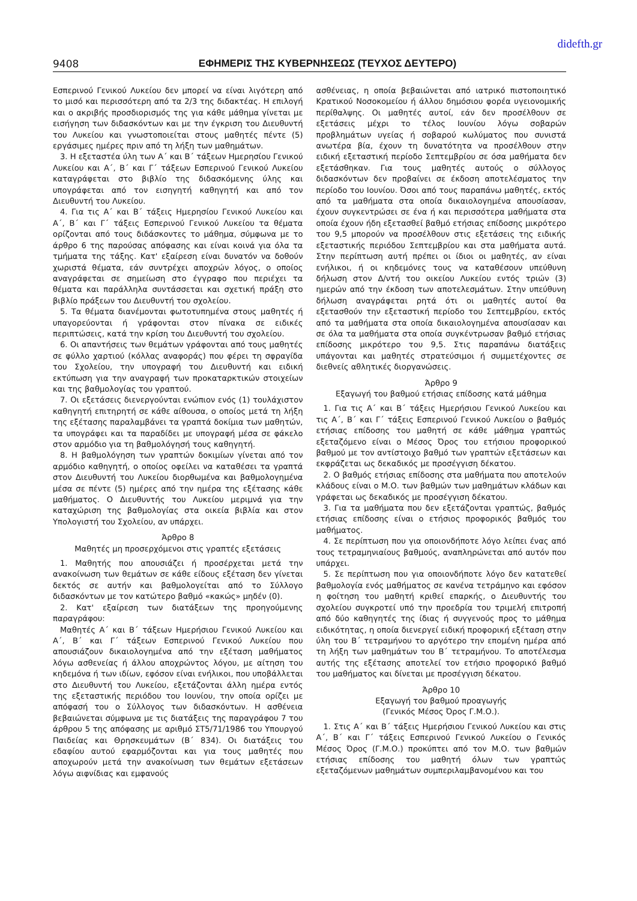didefth.gr
9408 ΕΦΗΜΕΡΙΣ ΤΗΣ ΚΥΒΕΡΝΗΣΕΩΣ (ΤΕΥΧΟΣ ΔΕΥΤΕΡΟ)
Εσπερινού Γενικού Λυκείου δεν μπορεί να είναι λιγότερη από το μισό και περισσότερη από τα 2/3 της διδακτέας. Η επιλογή και ο ακριβής προσδιορισμός της για κάθε μάθημα γίνεται με εισήγηση των διδασκόντων και με την έγκριση του Διευθυντή του Λυκείου και γνωστοποιείται στους μαθητές πέντε (5) εργάσιμες ημέρες πριν από τη λήξη των μαθημάτων.
3. Η εξεταστέα ύλη των Α΄ και Β΄ τάξεων Ημερησίου Γενικού Λυκείου και Α΄, Β΄ και Γ΄ τάξεων Εσπερινού Γενικού Λυκείου καταγράφεται στο βιβλίο της διδασκόμενης ύλης και υπογράφεται από τον εισηγητή καθηγητή και από τον Διευθυντή του Λυκείου.
4. Για τις Α΄ και Β΄ τάξεις Ημερησίου Γενικού Λυκείου και Α΄, Β΄ και Γ΄ τάξεις Εσπερινού Γενικού Λυκείου τα θέματα ορίζονται από τους διδάσκοντες το μάθημα, σύμφωνα με το άρθρο 6 της παρούσας απόφασης και είναι κοινά για όλα τα τμήματα της τάξης. Κατ' εξαίρεση είναι δυνατόν να δοθούν χωριστά θέματα, εάν συντρέχει αποχρών λόγος, ο οποίος αναγράφεται σε σημείωση στο έγγραφο που περιέχει τα θέματα και παράλληλα συντάσσεται και σχετική πράξη στο βιβλίο πράξεων του Διευθυντή του σχολείου.
5. Τα θέματα διανέμονται φωτοτυπημένα στους μαθητές ή υπαγορεύονται ή γράφονται στον πίνακα σε ειδικές περιπτώσεις, κατά την κρίση του Διευθυντή του σχολείου.
6. Οι απαντήσεις των θεμάτων γράφονται από τους μαθητές σε φύλλο χαρτιού (κόλλας αναφοράς) που φέρει τη σφραγίδα του Σχολείου, την υπογραφή του Διευθυντή και ειδική εκτύπωση για την αναγραφή των προκαταρκτικών στοιχείων και της βαθμολογίας του γραπτού.
7. Οι εξετάσεις διενεργούνται ενώπιον ενός (1) τουλάχιστον καθηγητή επιτηρητή σε κάθε αίθουσα, ο οποίος μετά τη λήξη της εξέτασης παραλαμβάνει τα γραπτά δοκίμια των μαθητών, τα υπογράφει και τα παραδίδει με υπογραφή μέσα σε φάκελο στον αρμόδιο για τη βαθμολόγησή τους καθηγητή.
8. Η βαθμολόγηση των γραπτών δοκιμίων γίνεται από τον αρμόδιο καθηγητή, ο οποίος οφείλει να καταθέσει τα γραπτά στον Διευθυντή του Λυκείου διορθωμένα και βαθμολογημένα μέσα σε πέντε (5) ημέρες από την ημέρα της εξέτασης κάθε μαθήματος. Ο Διευθυντής του Λυκείου μεριμνά για την καταχώριση της βαθμολογίας στα οικεία βιβλία και στον Υπολογιστή του Σχολείου, αν υπάρχει.
Άρθρο 8
Μαθητές μη προσερχόμενοι στις γραπτές εξετάσεις
1. Μαθητής που απουσιάζει ή προσέρχεται μετά την ανακοίνωση των θεμάτων σε κάθε είδους εξέταση δεν γίνεται δεκτός σε αυτήν και βαθμολογείται από το Σύλλογο διδασκόντων με τον κατώτερο βαθμό «κακώς» μηδέν (0).
2. Κατ' εξαίρεση των διατάξεων της προηγούμενης παραγράφου:
Μαθητές Α΄ και Β΄ τάξεων Ημερήσιου Γενικού Λυκείου και Α΄, Β΄ και Γ΄ τάξεων Εσπερινού Γενικού Λυκείου που απουσιάζουν δικαιολογημένα από την εξέταση μαθήματος λόγω ασθενείας ή άλλου αποχρώντος λόγου, με αίτηση του κηδεμόνα ή των ιδίων, εφόσον είναι ενήλικοι, που υποβάλλεται στο Διευθυντή του Λυκείου, εξετάζονται άλλη ημέρα εντός της εξεταστικής περιόδου του Ιουνίου, την οποία ορίζει με απόφασή του ο Σύλλογος των διδασκόντων. Η ασθένεια βεβαιώνεται σύμφωνα με τις διατάξεις της παραγράφου 7 του άρθρου 5 της απόφασης με αριθμό ΣΤ5/71/1986 του Υπουργού Παιδείας και Θρησκευμάτων (Β΄ 834). Οι διατάξεις του εδαφίου αυτού εφαρμόζονται και για τους μαθητές που αποχωρούν μετά την ανακοίνωση των θεμάτων εξετάσεων λόγω αιφνίδιας και εμφανούς
ασθένειας, η οποία βεβαιώνεται από ιατρικό πιστοποιητικό Κρατικού Νοσοκομείου ή άλλου δημόσιου φορέα υγειονομικής περίθαλψης. Οι μαθητές αυτοί, εάν δεν προσέλθουν σε εξετάσεις μέχρι το τέλος Ιουνίου λόγω σοβαρών προβλημάτων υγείας ή σοβαρού κωλύματος που συνιστά ανωτέρα βία, έχουν τη δυνατότητα να προσέλθουν στην ειδική εξεταστική περίοδο Σεπτεμβρίου σε όσα μαθήματα δεν εξετάσθηκαν. Για τους μαθητές αυτούς ο σύλλογος διδασκόντων δεν προβαίνει σε έκδοση αποτελέσματος την περίοδο του Ιουνίου. Όσοι από τους παραπάνω μαθητές, εκτός από τα μαθήματα στα οποία δικαιολογημένα απουσίασαν, έχουν συγκεντρώσει σε ένα ή και περισσότερα μαθήματα στα οποία έχουν ήδη εξετασθεί βαθμό ετήσιας επίδοσης μικρότερο του 9,5 μπορούν να προσέλθουν στις εξετάσεις της ειδικής εξεταστικής περιόδου Σεπτεμβρίου και στα μαθήματα αυτά. Στην περίπτωση αυτή πρέπει οι ίδιοι οι μαθητές, αν είναι ενήλικοι, ή οι κηδεμόνες τους να καταθέσουν υπεύθυνη δήλωση στον Δ/ντή του οικείου Λυκείου εντός τριών (3) ημερών από την έκδοση των αποτελεσμάτων. Στην υπεύθυνη δήλωση αναγράφεται ρητά ότι οι μαθητές αυτοί θα εξετασθούν την εξεταστική περίοδο του Σεπτεμβρίου, εκτός από τα μαθήματα στα οποία δικαιολογημένα απουσίασαν και σε όλα τα μαθήματα στα οποία συγκέντρωσαν βαθμό ετήσιας επίδοσης μικρότερο του 9,5. Στις παραπάνω διατάξεις υπάγονται και μαθητές στρατεύσιμοι ή συμμετέχοντες σε διεθνείς αθλητικές διοργανώσεις.
Άρθρο 9
Εξαγωγή του βαθμού ετήσιας επίδοσης κατά μάθημα
1. Για τις Α΄ και Β΄ τάξεις Ημερήσιου Γενικού Λυκείου και τις Α΄, Β΄ και Γ΄ τάξεις Εσπερινού Γενικού Λυκείου ο βαθμός ετήσιας επίδοσης του μαθητή σε κάθε μάθημα γραπτώς εξεταζόμενο είναι ο Μέσος Όρος του ετήσιου προφορικού βαθμού με τον αντίστοιχο βαθμό των γραπτών εξετάσεων και εκφράζεται ως δεκαδικός με προσέγγιση δέκατου.
2. Ο βαθμός ετήσιας επίδοσης στα μαθήματα που αποτελούν κλάδους είναι ο Μ.Ο. των βαθμών των μαθημάτων κλάδων και γράφεται ως δεκαδικός με προσέγγιση δέκατου.
3. Για τα μαθήματα που δεν εξετάζονται γραπτώς, βαθμός ετήσιας επίδοσης είναι ο ετήσιος προφορικός βαθμός του μαθήματος.
4. Σε περίπτωση που για οποιονδήποτε λόγο λείπει ένας από τους τετραμηνιαίους βαθμούς, αναπληρώνεται από αυτόν που υπάρχει.
5. Σε περίπτωση που για οποιονδήποτε λόγο δεν κατατεθεί βαθμολογία ενός μαθήματος σε κανένα τετράμηνο και εφόσον η φοίτηση του μαθητή κριθεί επαρκής, ο Διευθυντής του σχολείου συγκροτεί υπό την προεδρία του τριμελή επιτροπή από δύο καθηγητές της ίδιας ή συγγενούς προς το μάθημα ειδικότητας, η οποία διενεργεί ειδική προφορική εξέταση στην ύλη του Β΄ τετραμήνου το αργότερο την επομένη ημέρα από τη λήξη των μαθημάτων του Β΄ τετραμήνου. Το αποτέλεσμα αυτής της εξέτασης αποτελεί τον ετήσιο προφορικό βαθμό του μαθήματος και δίνεται με προσέγγιση δέκατου.
Άρθρο 10
Εξαγωγή του βαθμού προαγωγής
(Γενικός Μέσος Όρος Γ.Μ.Ο.).
1. Στις Α΄ και Β΄ τάξεις Ημερήσιου Γενικού Λυκείου και στις Α΄, Β΄ και Γ΄ τάξεις Εσπερινού Γενικού Λυκείου ο Γενικός Μέσος Όρος (Γ.Μ.Ο.) προκύπτει από τον Μ.Ο. των βαθμών ετήσιας επίδοσης του μαθητή όλων των γραπτώς εξεταζόμενων μαθημάτων συμπεριλαμβανομένου και του